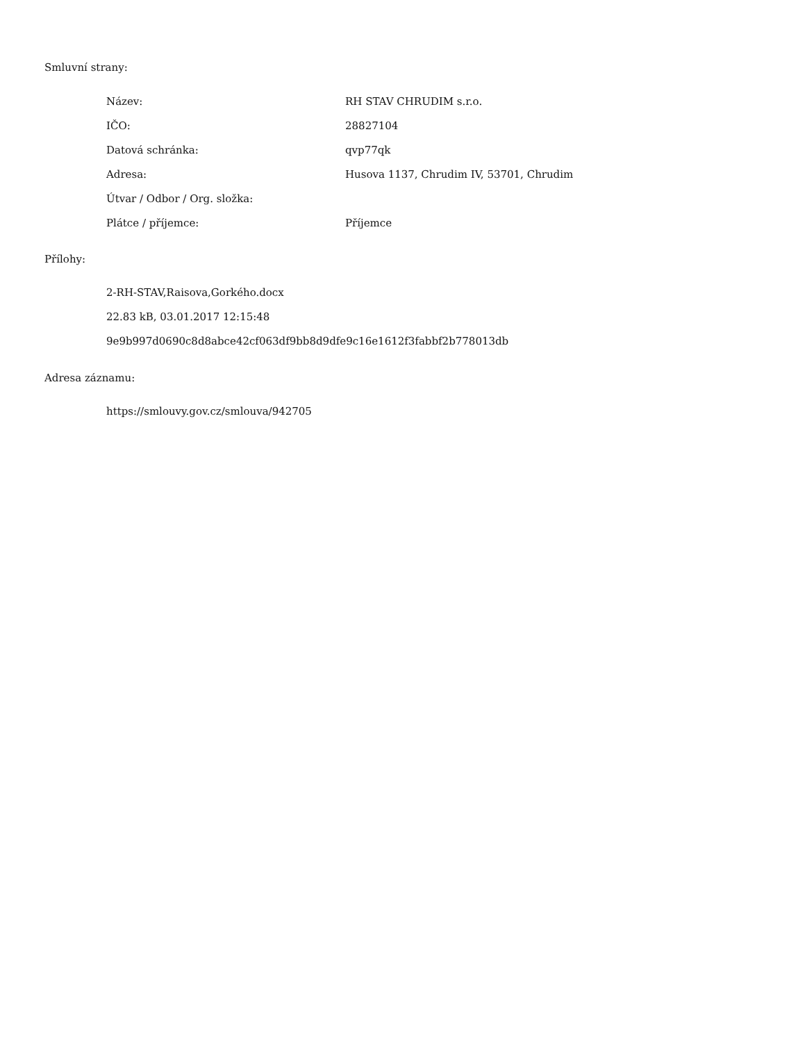Smluvní strany:
| Název: | RH STAV CHRUDIM s.r.o. |
| IČO: | 28827104 |
| Datová schránka: | qvp77qk |
| Adresa: | Husova 1137, Chrudim IV, 53701, Chrudim |
| Útvar / Odbor / Org. složka: | |
| Plátce / příjemce: | Příjemce |
Přílohy:
2-RH-STAV,Raisova,Gorkého.docx
22.83 kB, 03.01.2017 12:15:48
9e9b997d0690c8d8abce42cf063df9bb8d9dfe9c16e1612f3fabbf2b778013db
Adresa záznamu:
https://smlouvy.gov.cz/smlouva/942705